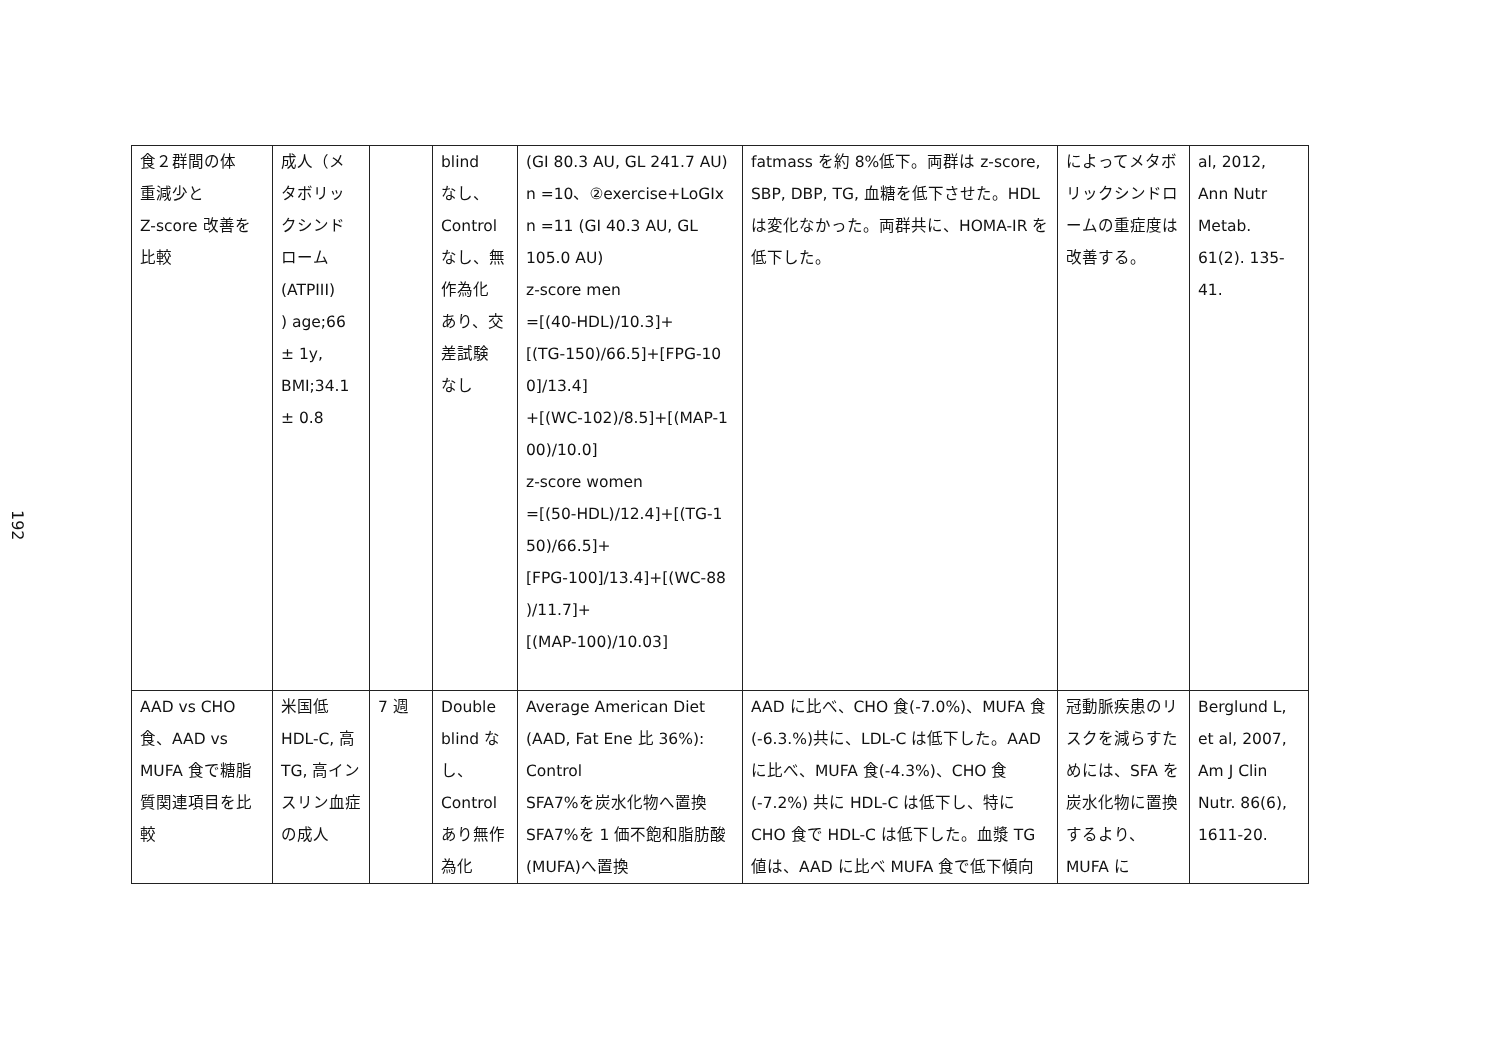192
| 食２群間の体 重減少と Z-score 改善を 比較 | 成人（メ タボリッ クシンド ローム (ATPIII) ) age;66 ± 1y, BMI;34.1 ± 0.8 | | blind なし、 Control なし、無 作為化 あり、交 差試験 なし | (GI 80.3 AU, GL 241.7 AU) n =10、②exercise+LoGIx n =11 (GI 40.3 AU, GL 105.0 AU) z-score men =[(40-HDL)/10.3]+ [(TG-150)/66.5]+[FPG-10 0]/13.4] +[(WC-102)/8.5]+[(MAP-1 00)/10.0] z-score women =[(50-HDL)/12.4]+[(TG-1 50)/66.5]+ [FPG-100]/13.4]+[(WC-88 )/11.7]+ [(MAP-100)/10.03] | fatmass を約 8%低下。両群は z-score, SBP, DBP, TG, 血糖を低下させた。HDL は変化なかった。両群共に、HOMA-IR を低下した。 | によってメタボリックシンドロームの重症度は改善する。 | al, 2012, Ann Nutr Metab. 61(2). 135-41. |
| AAD vs CHO 食、AAD vs MUFA 食で糖脂質関連項目を比較 | 米国低HDL-C, 高 TG, 高インスリン血症の成人 | 7 週 | Double blind なし、Control あり無作為化 | Average American Diet (AAD, Fat Ene 比 36%): Control SFA7%を炭水化物へ置換 SFA7%を 1 価不飽和脂肪酸(MUFA)へ置換 | AAD に比べ、CHO 食(-7.0%)、MUFA 食(-6.3.%)共に、LDL-C は低下した。AAD に比べ、MUFA 食(-4.3%)、CHO 食(-7.2%) 共に HDL-C は低下し、特に CHO 食で HDL-C は低下した。血漿 TG 値は、AAD に比べ MUFA 食で低下傾向 | 冠動脈疾患のリスクを減らすためには、SFA を炭水化物に置換するより、MUFA に | Berglund L, et al, 2007, Am J Clin Nutr. 86(6), 1611-20. |